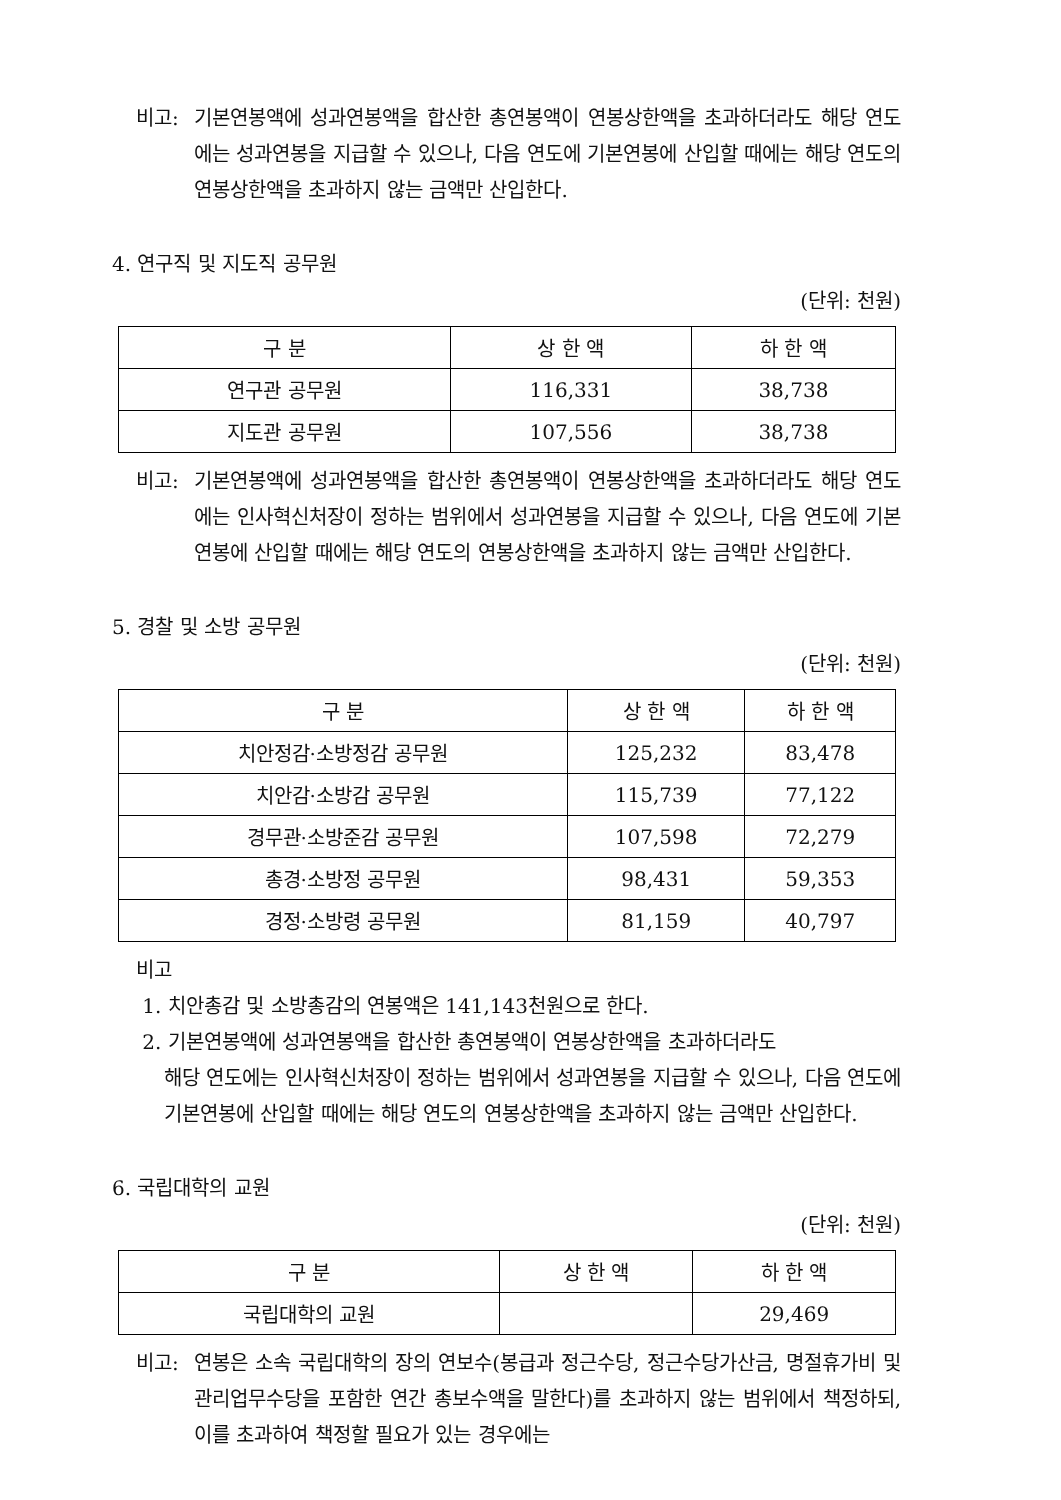비고: 기본연봉액에 성과연봉액을 합산한 총연봉액이 연봉상한액을 초과하더라도 해당 연도에는 성과연봉을 지급할 수 있으나, 다음 연도에 기본연봉에 산입할 때에는 해당 연도의 연봉상한액을 초과하지 않는 금액만 산입한다.
4. 연구직 및 지도직 공무원
(단위: 천원)
| 구 분 | 상 한 액 | 하 한 액 |
| --- | --- | --- |
| 연구관 공무원 | 116,331 | 38,738 |
| 지도관 공무원 | 107,556 | 38,738 |
비고: 기본연봉액에 성과연봉액을 합산한 총연봉액이 연봉상한액을 초과하더라도 해당 연도에는 인사혁신처장이 정하는 범위에서 성과연봉을 지급할 수 있으나, 다음 연도에 기본연봉에 산입할 때에는 해당 연도의 연봉상한액을 초과하지 않는 금액만 산입한다.
5. 경찰 및 소방 공무원
(단위: 천원)
| 구 분 | 상 한 액 | 하 한 액 |
| --- | --- | --- |
| 치안정감·소방정감 공무원 | 125,232 | 83,478 |
| 치안감·소방감 공무원 | 115,739 | 77,122 |
| 경무관·소방준감 공무원 | 107,598 | 72,279 |
| 총경·소방정 공무원 | 98,431 | 59,353 |
| 경정·소방령 공무원 | 81,159 | 40,797 |
비고
1. 치안총감 및 소방총감의 연봉액은 141,143천원으로 한다.
2. 기본연봉액에 성과연봉액을 합산한 총연봉액이 연봉상한액을 초과하더라도
해당 연도에는 인사혁신처장이 정하는 범위에서 성과연봉을 지급할 수 있으나, 다음 연도에 기본연봉에 산입할 때에는 해당 연도의 연봉상한액을 초과하지 않는 금액만 산입한다.
6. 국립대학의 교원
(단위: 천원)
| 구 분 | 상 한 액 | 하 한 액 |
| --- | --- | --- |
| 국립대학의 교원 | | 29,469 |
비고: 연봉은 소속 국립대학의 장의 연보수(봉급과 정근수당, 정근수당가산금, 명절휴가비 및 관리업무수당을 포함한 연간 총보수액을 말한다)를 초과하지 않는 범위에서 책정하되, 이를 초과하여 책정할 필요가 있는 경우에는